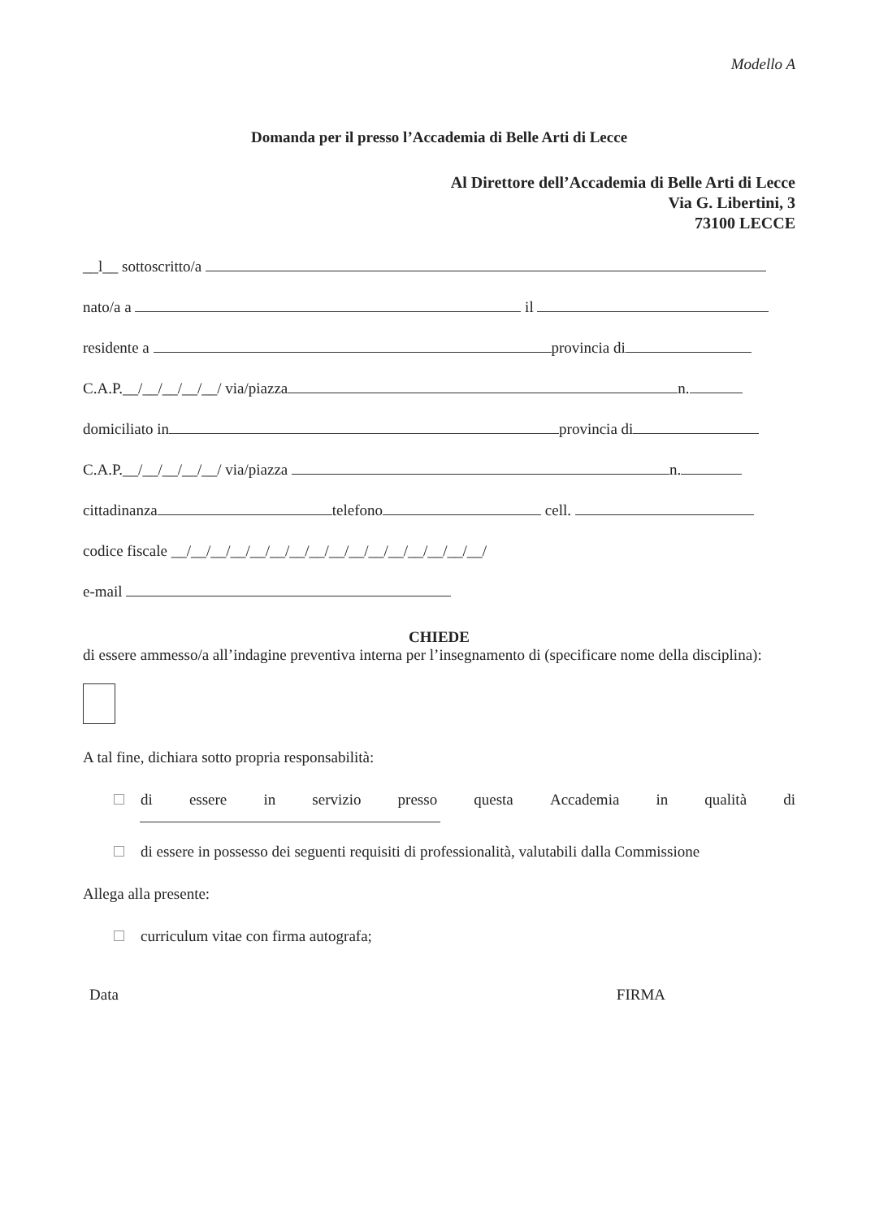Modello A
Domanda per il presso l’Accademia di Belle Arti di Lecce
Al Direttore dell’Accademia di Belle Arti di Lecce
Via G. Libertini, 3
73100 LECCE
__l__ sottoscritto/a
nato/a a il
residente a provincia di
C.A.P.__/__/__/__/__/ via/piazza n.
domiciliato in provincia di
C.A.P.__/__/__/__/__/ via/piazza n.
cittadinanza telefono cell.
codice fiscale __/__/__/__/__/__/__/__/__/__/__/__/__/__/__/__/
e-mail
CHIEDE
di essere ammesso/a all’indagine preventiva interna per l’insegnamento di (specificare nome della disciplina):
A tal fine, dichiara sotto propria responsabilità:
di essere in servizio presso questa Accademia in qualità di
di essere in possesso dei seguenti requisiti di professionalità, valutabili dalla Commissione
Allega alla presente:
curriculum vitae con firma autografa;
Data FIRMA